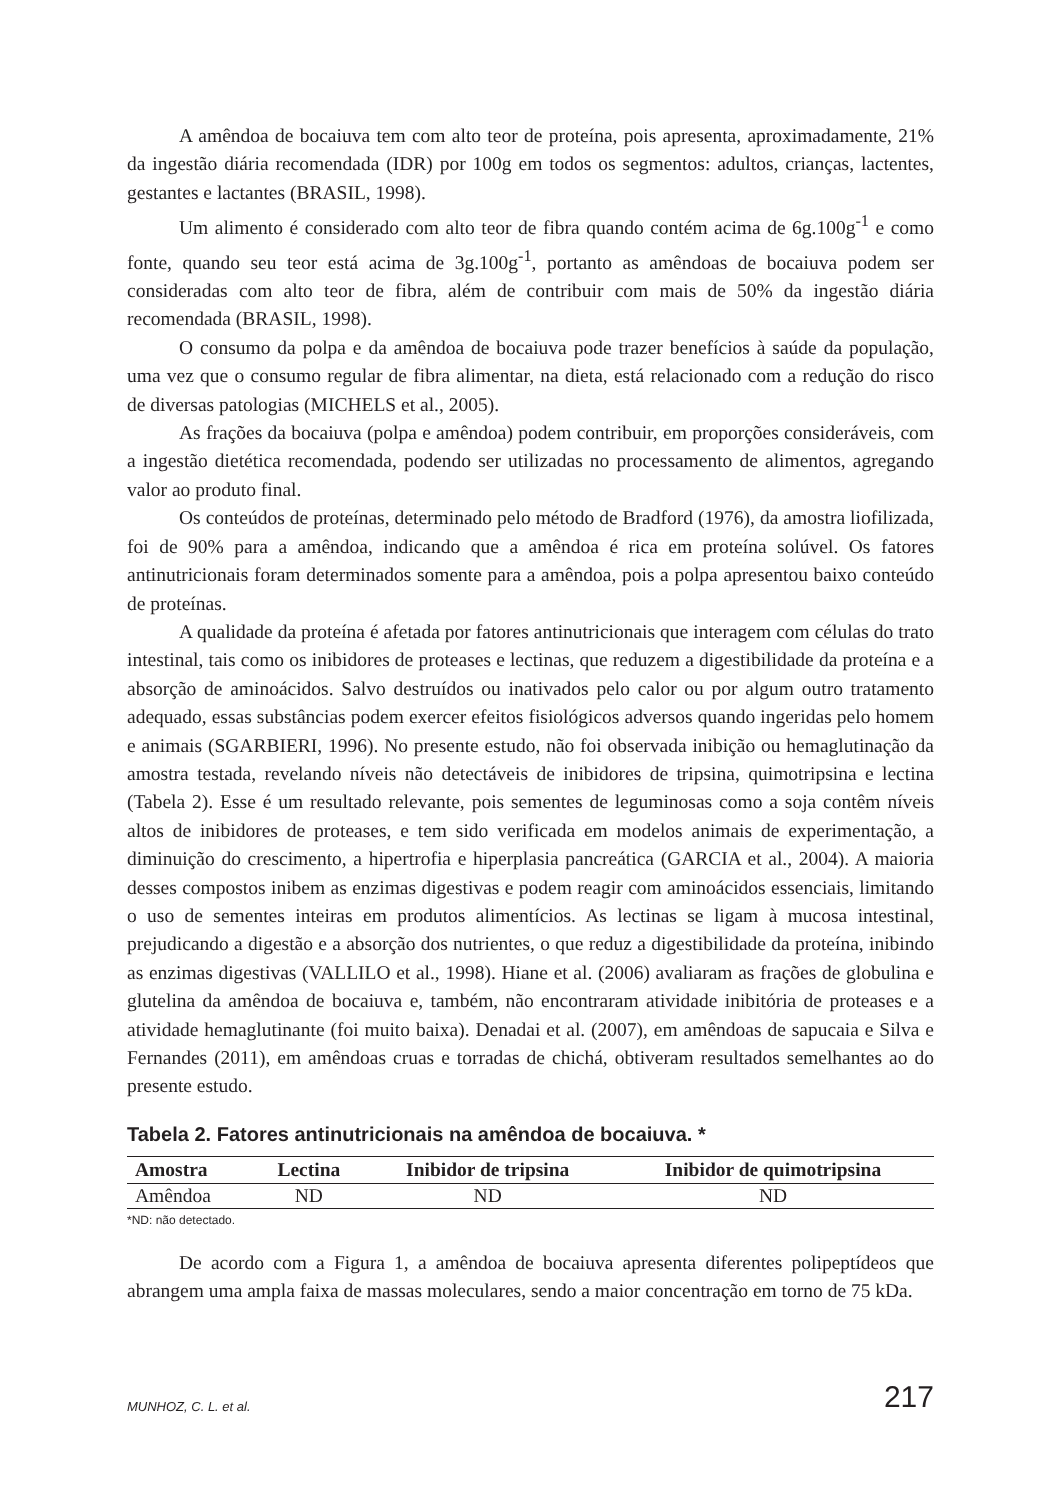A amêndoa de bocaiuva tem com alto teor de proteína, pois apresenta, aproximadamente, 21% da ingestão diária recomendada (IDR) por 100g em todos os segmentos: adultos, crianças, lactentes, gestantes e lactantes (BRASIL, 1998).
Um alimento é considerado com alto teor de fibra quando contém acima de 6g.100g<sup>-1</sup> e como fonte, quando seu teor está acima de 3g.100g<sup>-1</sup>, portanto as amêndoas de bocaiuva podem ser consideradas com alto teor de fibra, além de contribuir com mais de 50% da ingestão diária recomendada (BRASIL, 1998).
O consumo da polpa e da amêndoa de bocaiuva pode trazer benefícios à saúde da população, uma vez que o consumo regular de fibra alimentar, na dieta, está relacionado com a redução do risco de diversas patologias (MICHELS et al., 2005).
As frações da bocaiuva (polpa e amêndoa) podem contribuir, em proporções consideráveis, com a ingestão dietética recomendada, podendo ser utilizadas no processamento de alimentos, agregando valor ao produto final.
Os conteúdos de proteínas, determinado pelo método de Bradford (1976), da amostra liofilizada, foi de 90% para a amêndoa, indicando que a amêndoa é rica em proteína solúvel. Os fatores antinutricionais foram determinados somente para a amêndoa, pois a polpa apresentou baixo conteúdo de proteínas.
A qualidade da proteína é afetada por fatores antinutricionais que interagem com células do trato intestinal, tais como os inibidores de proteases e lectinas, que reduzem a digestibilidade da proteína e a absorção de aminoácidos. Salvo destruídos ou inativados pelo calor ou por algum outro tratamento adequado, essas substâncias podem exercer efeitos fisiológicos adversos quando ingeridas pelo homem e animais (SGARBIERI, 1996). No presente estudo, não foi observada inibição ou hemaglutinação da amostra testada, revelando níveis não detectáveis de inibidores de tripsina, quimotripsina e lectina (Tabela 2). Esse é um resultado relevante, pois sementes de leguminosas como a soja contêm níveis altos de inibidores de proteases, e tem sido verificada em modelos animais de experimentação, a diminuição do crescimento, a hipertrofia e hiperplasia pancreática (GARCIA et al., 2004). A maioria desses compostos inibem as enzimas digestivas e podem reagir com aminoácidos essenciais, limitando o uso de sementes inteiras em produtos alimentícios. As lectinas se ligam à mucosa intestinal, prejudicando a digestão e a absorção dos nutrientes, o que reduz a digestibilidade da proteína, inibindo as enzimas digestivas (VALLILO et al., 1998). Hiane et al. (2006) avaliaram as frações de globulina e glutelina da amêndoa de bocaiuva e, também, não encontraram atividade inibitória de proteases e a atividade hemaglutinante (foi muito baixa). Denadai et al. (2007), em amêndoas de sapucaia e Silva e Fernandes (2011), em amêndoas cruas e torradas de chichá, obtiveram resultados semelhantes ao do presente estudo.
Tabela 2. Fatores antinutricionais na amêndoa de bocaiuva. *
| Amostra | Lectina | Inibidor de tripsina | Inibidor de quimotripsina |
| --- | --- | --- | --- |
| Amêndoa | ND | ND | ND |
*ND: não detectado.
De acordo com a Figura 1, a amêndoa de bocaiuva apresenta diferentes polipeptídeos que abrangem uma ampla faixa de massas moleculares, sendo a maior concentração em torno de 75 kDa.
MUNHOZ, C. L. et al. 217